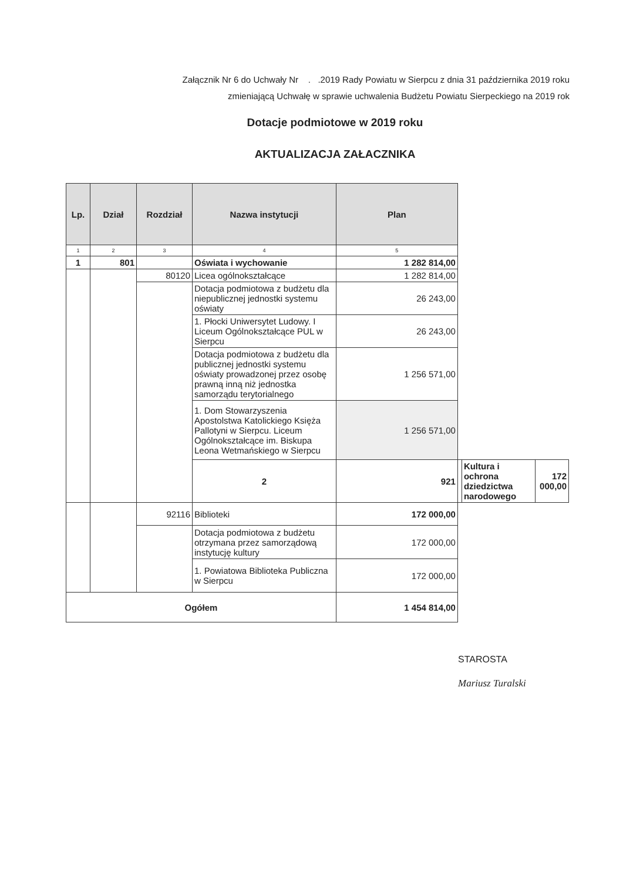Załącznik Nr 6 do Uchwały Nr . .2019 Rady Powiatu w Sierpcu z dnia 31 października 2019 roku
zmieniającą Uchwałę w sprawie uchwalenia Budżetu Powiatu Sierpeckiego na 2019 rok
Dotacje podmiotowe w 2019 roku
AKTUALIZACJA ZAŁACZNIKA
| Lp. | Dział | Rozdział | Nazwa instytucji | Plan | | | |
| --- | --- | --- | --- | --- | --- | --- | --- |
| 1 | 2 | 3 | 4 | 5 | | | |
| 1 | 801 | | Oświata i wychowanie | 1 282 814,00 | | | |
| | | 80120 | Licea ogólnokształcące | 1 282 814,00 | | | |
| | | | Dotacja podmiotowa z budżetu dla niepublicznej jednostki systemu oświaty | 26 243,00 | | | |
| | | | 1. Płocki Uniwersytet Ludowy. I Liceum Ogólnokształcące PUL w Sierpcu | 26 243,00 | | | |
| | | | Dotacja podmiotowa z budżetu dla publicznej jednostki systemu oświaty prowadzonej przez osobę prawną inną niż jednostka samorządu terytorialnego | 1 256 571,00 | | | |
| | | | 1. Dom Stowarzyszenia Apostolstwa Katolickiego Księża Pallotyni w Sierpcu. Liceum Ogólnokształcące im. Biskupa Leona Wetmańskiego w Sierpcu | 1 256 571,00 | | | |
| | | | 2 | 921 | | Kultura i ochrona dziedzictwa narodowego | 172 000,00 |
| | | 92116 | Biblioteki | 172 000,00 | | | |
| | | | Dotacja podmiotowa z budżetu otrzymana przez samorządową instytucję kultury | 172 000,00 | | | |
| | | | 1. Powiatowa Biblioteka Publiczna w Sierpcu | 172 000,00 | | | |
| Ogółem | | | | 1 454 814,00 | | | |
STAROSTA
Mariusz Turalski